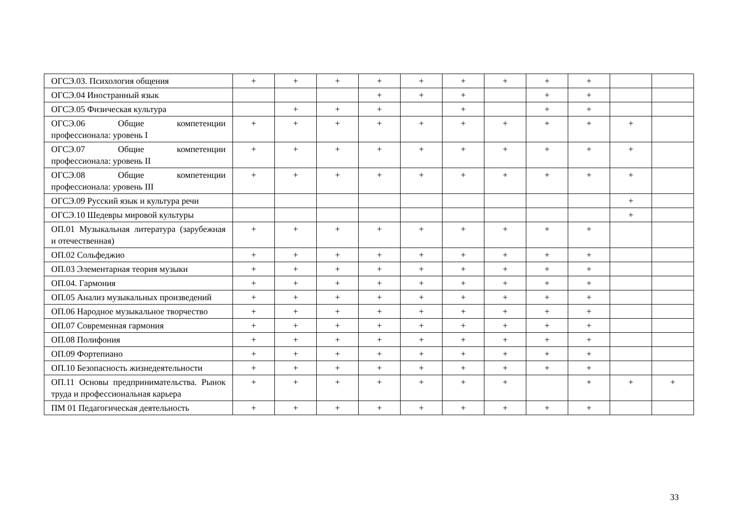| ОГСЭ.03. Психология общения | + | + | + | + | + | + | + | + | + | | |
| ОГСЭ.04 Иностранный язык | | | | + | + | + | | + | + | | |
| ОГСЭ.05 Физическая культура | | + | + | + | | + | | + | + | | |
| ОГСЭ.06 Общие компетенции профессионала: уровень I | + | + | + | + | + | + | + | + | + | + | |
| ОГСЭ.07 Общие компетенции профессионала: уровень II | + | + | + | + | + | + | + | + | + | + | |
| ОГСЭ.08 Общие компетенции профессионала: уровень III | + | + | + | + | + | + | + | + | + | + | |
| ОГСЭ.09 Русский язык и культура речи | | | | | | | | | | + | |
| ОГСЭ.10 Шедевры мировой культуры | | | | | | | | | | + | |
| ОП.01 Музыкальная литература (зарубежная и отечественная) | + | + | + | + | + | + | + | + | + | | |
| ОП.02 Сольфеджио | + | + | + | + | + | + | + | + | + | | |
| ОП.03 Элементарная теория музыки | + | + | + | + | + | + | + | + | + | | |
| ОП.04. Гармония | + | + | + | + | + | + | + | + | + | | |
| ОП.05 Анализ музыкальных произведений | + | + | + | + | + | + | + | + | + | | |
| ОП.06 Народное музыкальное творчество | + | + | + | + | + | + | + | + | + | | |
| ОП.07 Современная гармония | + | + | + | + | + | + | + | + | + | | |
| ОП.08 Полифония | + | + | + | + | + | + | + | + | + | | |
| ОП.09 Фортепиано | + | + | + | + | + | + | + | + | + | | |
| ОП.10 Безопасность жизнедеятельности | + | + | + | + | + | + | + | + | + | | |
| ОП.11 Основы предпринимательства. Рынок труда и профессиональная карьера | + | + | + | + | + | + | + | | + | + | + |
| ПМ 01 Педагогическая деятельность | + | + | + | + | + | + | + | + | + | | |
33